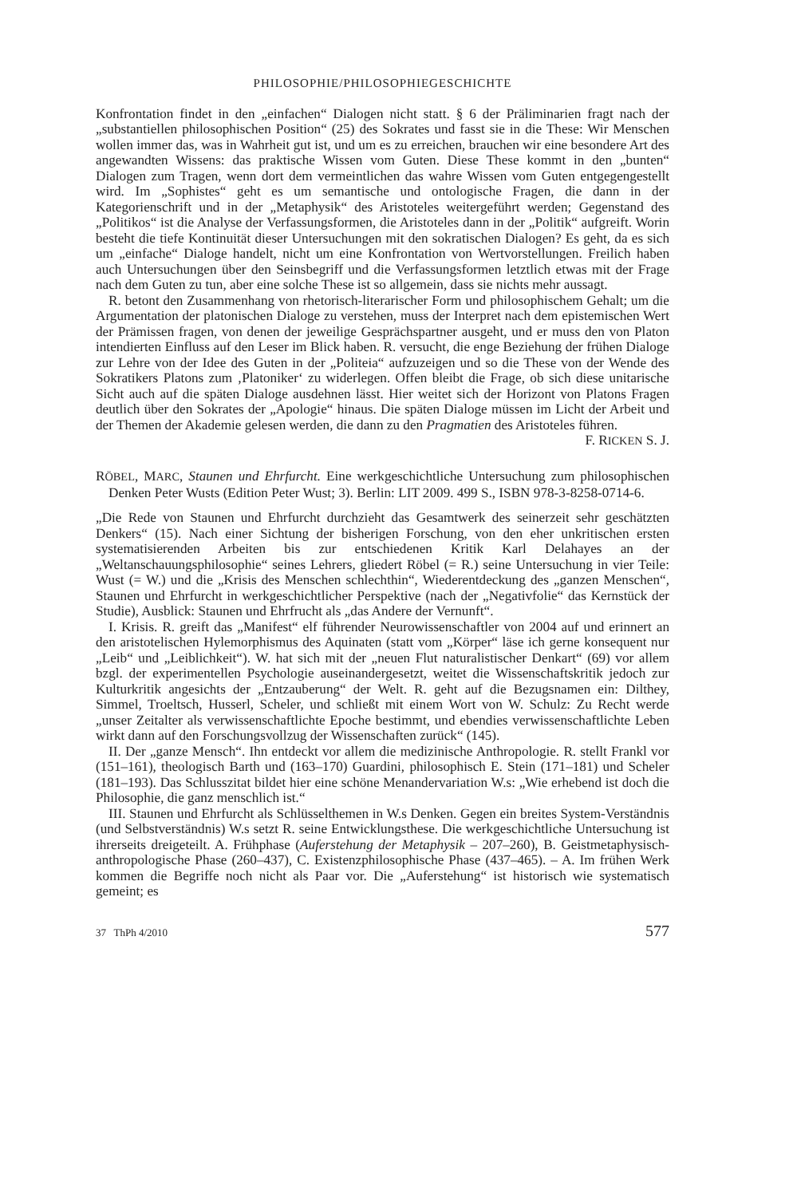PHILOSOPHIE/PHILOSOPHIEGESCHICHTE
Konfrontation findet in den „einfachen“ Dialogen nicht statt. § 6 der Präliminarien fragt nach der „substantiellen philosophischen Position“ (25) des Sokrates und fasst sie in die These: Wir Menschen wollen immer das, was in Wahrheit gut ist, und um es zu errei­chen, brauchen wir eine besondere Art des angewandten Wissens: das praktische Wissen vom Guten. Diese These kommt in den „bunten“ Dialogen zum Tragen, wenn dort dem vermeintlichen das wahre Wissen vom Guten entgegengestellt wird. Im „Sophistes“ geht es um semantische und ontologische Fragen, die dann in der Kategorienschrift und in der „Metaphysik“ des Aristoteles weitergeführt werden; Gegenstand des „Politikos“ ist die Analyse der Verfassungsformen, die Aristoteles dann in der „Politik“ aufgreift. Worin besteht die tiefe Kontinuität dieser Untersuchungen mit den sokratischen Dialo­gen? Es geht, da es sich um „einfache“ Dialoge handelt, nicht um eine Konfrontation von Wertvorstellungen. Freilich haben auch Untersuchungen über den Seinsbegriff und die Verfassungsformen letztlich etwas mit der Frage nach dem Guten zu tun, aber eine solche These ist so allgemein, dass sie nichts mehr aussagt.
R. betont den Zusammenhang von rhetorisch-literarischer Form und philosophi­schem Gehalt; um die Argumentation der platonischen Dialoge zu verstehen, muss der Interpret nach dem epistemischen Wert der Prämissen fragen, von denen der jeweilige Gesprächspartner ausgeht, und er muss den von Platon intendierten Einfluss auf den Leser im Blick haben. R. versucht, die enge Beziehung der frühen Dialoge zur Lehre von der Idee des Guten in der „Politeia“ aufzuzeigen und so die These von der Wende des Sokratikers Platons zum ‚Platoniker‘ zu widerlegen. Offen bleibt die Frage, ob sich diese unitarische Sicht auch auf die späten Dialoge ausdehnen lässt. Hier weitet sich der Horizont von Platons Fragen deutlich über den Sokrates der „Apologie“ hinaus. Die späten Dialoge müssen im Licht der Arbeit und der Themen der Akademie gelesen wer­den, die dann zu den Pragmatien des Aristoteles führen. F. RICKEN S. J.
RÖBEL, MARC, Staunen und Ehrfurcht. Eine werkgeschichtliche Untersuchung zum philosophischen Denken Peter Wusts (Edition Peter Wust; 3). Berlin: LIT 2009. 499 S., ISBN 978-3-8258-0714-6.
„Die Rede von Staunen und Ehrfurcht durchzieht das Gesamtwerk des seinerzeit sehr geschätzten Denkers“ (15). Nach einer Sichtung der bisherigen Forschung, von den eher unkritischen ersten systematisierenden Arbeiten bis zur entschiedenen Kritik Karl De­lahayes an der „Weltanschauungsphilosophie“ seines Lehrers, gliedert Röbel (= R.) seine Untersuchung in vier Teile: Wust (= W.) und die „Krisis des Menschen schlecht­hin“, Wiederentdeckung des „ganzen Menschen“, Staunen und Ehrfurcht in werkge­schichtlicher Perspektive (nach der „Negativfolie“ das Kernstück der Studie), Ausblick: Staunen und Ehrfrucht als „das Andere der Vernunft“.
I. Krisis. R. greift das „Manifest“ elf führender Neurowissenschaftler von 2004 auf und erinnert an den aristotelischen Hylemorphismus des Aquinaten (statt vom „Körper“ läse ich gerne konsequent nur „Leib“ und „Leiblichkeit“). W. hat sich mit der „neuen Flut na­turalistischer Denkart“ (69) vor allem bzgl. der experimentellen Psychologie auseinan­dergesetzt, weitet die Wissenschaftskritik jedoch zur Kulturkritik angesichts der „Ent­zauberung“ der Welt. R. geht auf die Bezugsnamen ein: Dilthey, Simmel, Troeltsch, Husserl, Scheler, und schließt mit einem Wort von W. Schulz: Zu Recht werde „unser Zeitalter als verwissenschaftlichte Epoche bestimmt, und ebendies verwissenschaftlichte Leben wirkt dann auf den Forschungsvollzug der Wissenschaften zurück“ (145).
II. Der „ganze Mensch“. Ihn entdeckt vor allem die medizinische Anthropologie. R. stellt Frankl vor (151–161), theologisch Barth und (163–170) Guardini, philosophisch E. Stein (171–181) und Scheler (181–193). Das Schlusszitat bildet hier eine schöne Men­andervariation W.s: „Wie erhebend ist doch die Philosophie, die ganz menschlich ist.“
III. Staunen und Ehrfurcht als Schlüsselthemen in W.s Denken. Gegen ein breites Sys­tem-Verständnis (und Selbstverständnis) W.s setzt R. seine Entwicklungsthese. Die werkgeschichtliche Untersuchung ist ihrerseits dreigeteilt. A. Frühphase (Auferstehung der Metaphysik – 207–260), B. Geistmetaphysisch-anthropologische Phase (260–437), C. Existenzphilosophische Phase (437–465). – A. Im frühen Werk kommen die Begriffe noch nicht als Paar vor. Die „Auferstehung“ ist historisch wie systematisch gemeint; es
37 ThPh 4/2010 577